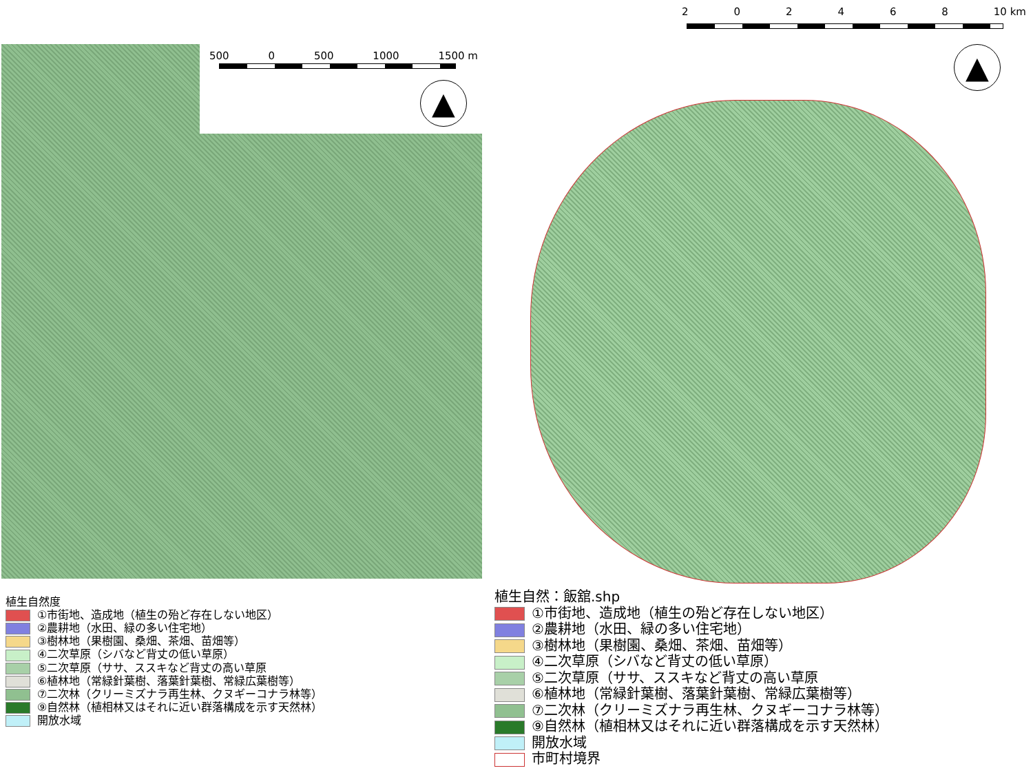500 0 500 1000 1500 m
▲
植生自然度
①市街地、造成地（植生の殆ど存在しない地区）
②農耕地（水田、緑の多い住宅地）
③樹林地（果樹園、桑畑、茶畑、苗畑等）
④二次草原（シバなど背丈の低い草原）
⑤二次草原（ササ、ススキなど背丈の高い草原
⑥植林地（常緑針葉樹、落葉針葉樹、常緑広葉樹等）
⑦二次林（クリーミズナラ再生林、クヌギーコナラ林等）
⑨自然林（植相林又はそれに近い群落構成を示す天然林）
開放水域
202468 10 km
▲
植生自然：飯舘.shp
①市街地、造成地（植生の殆ど存在しない地区）
②農耕地（水田、緑の多い住宅地）
③樹林地（果樹園、桑畑、茶畑、苗畑等）
④二次草原（シバなど背丈の低い草原）
⑤二次草原（ササ、ススキなど背丈の高い草原
⑥植林地（常緑針葉樹、落葉針葉樹、常緑広葉樹等）
⑦二次林（クリーミズナラ再生林、クヌギーコナラ林等）
⑨自然林（植相林又はそれに近い群落構成を示す天然林）
開放水域
市町村境界